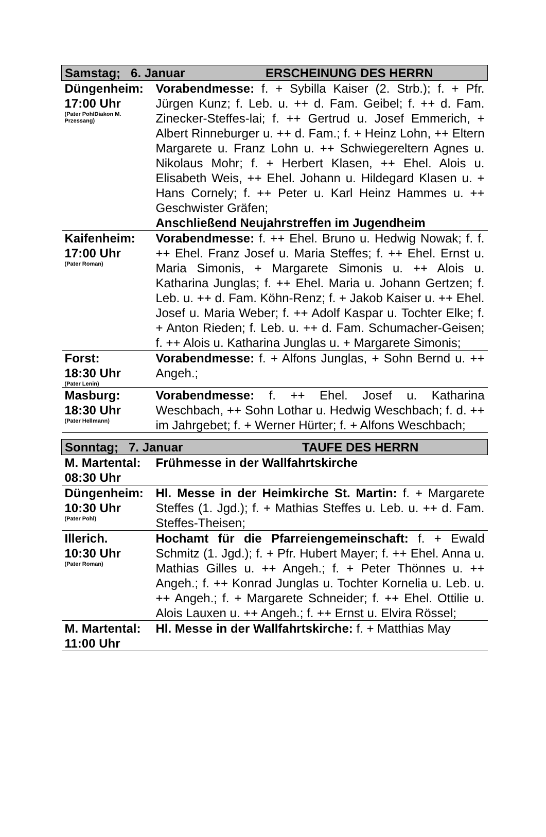| Samstag; 6. Januar ERSCHEINUNG DES HERRN | |
| --- | --- |
| Düngenheim: 17:00 Uhr (Pater PohlDiakon M. Przessang) | Vorabendmesse: f. + Sybilla Kaiser (2. Strb.); f. + Pfr. Jürgen Kunz; f. Leb. u. ++ d. Fam. Geibel; f. ++ d. Fam. Zinecker-Steffes-lai; f. ++ Gertrud u. Josef Emmerich, + Albert Rinneburger u. ++ d. Fam.; f. + Heinz Lohn, ++ Eltern Margarete u. Franz Lohn u. ++ Schwiegereltern Agnes u. Nikolaus Mohr; f. + Herbert Klasen, ++ Ehel. Alois u. Elisabeth Weis, ++ Ehel. Johann u. Hildegard Klasen u. + Hans Cornely; f. ++ Peter u. Karl Heinz Hammes u. ++ Geschwister Gräfen; Anschließend Neujahrstreffen im Jugendheim |
| Kaifenheim: 17:00 Uhr (Pater Roman) | Vorabendmesse: f. ++ Ehel. Bruno u. Hedwig Nowak; f. f. ++ Ehel. Franz Josef u. Maria Steffes; f. ++ Ehel. Ernst u. Maria Simonis, + Margarete Simonis u. ++ Alois u. Katharina Junglas; f. ++ Ehel. Maria u. Johann Gertzen; f. Leb. u. ++ d. Fam. Köhn-Renz; f. + Jakob Kaiser u. ++ Ehel. Josef u. Maria Weber; f. ++ Adolf Kaspar u. Tochter Elke; f. + Anton Rieden; f. Leb. u. ++ d. Fam. Schumacher-Geisen; f. ++ Alois u. Katharina Junglas u. + Margarete Simonis; |
| Forst: 18:30 Uhr (Pater Lenin) | Vorabendmesse: f. + Alfons Junglas, + Sohn Bernd u. ++ Angeh.; |
| Masburg: 18:30 Uhr (Pater Hellmann) | Vorabendmesse: f. ++ Ehel. Josef u. Katharina Weschbach, ++ Sohn Lothar u. Hedwig Weschbach; f. d. ++ im Jahrgebet; f. + Werner Hürter; f. + Alfons Weschbach; |
| Sonntag; 7. Januar TAUFE DES HERRN | |
| M. Martental: 08:30 Uhr | Frühmesse in der Wallfahrtskirche |
| Düngenheim: 10:30 Uhr (Pater Pohl) | Hl. Messe in der Heimkirche St. Martin: f. + Margarete Steffes (1. Jgd.); f. + Mathias Steffes u. Leb. u. ++ d. Fam. Steffes-Theisen; |
| Illerich. 10:30 Uhr (Pater Roman) | Hochamt für die Pfarreiengemeinschaft: f. + Ewald Schmitz (1. Jgd.); f. + Pfr. Hubert Mayer; f. ++ Ehel. Anna u. Mathias Gilles u. ++ Angeh.; f. + Peter Thönnes u. ++ Angeh.; f. ++ Konrad Junglas u. Tochter Kornelia u. Leb. u. ++ Angeh.; f. + Margarete Schneider; f. ++ Ehel. Ottilie u. Alois Lauxen u. ++ Angeh.; f. ++ Ernst u. Elvira Rössel; |
| M. Martental: 11:00 Uhr | Hl. Messe in der Wallfahrtskirche: f. + Matthias May |